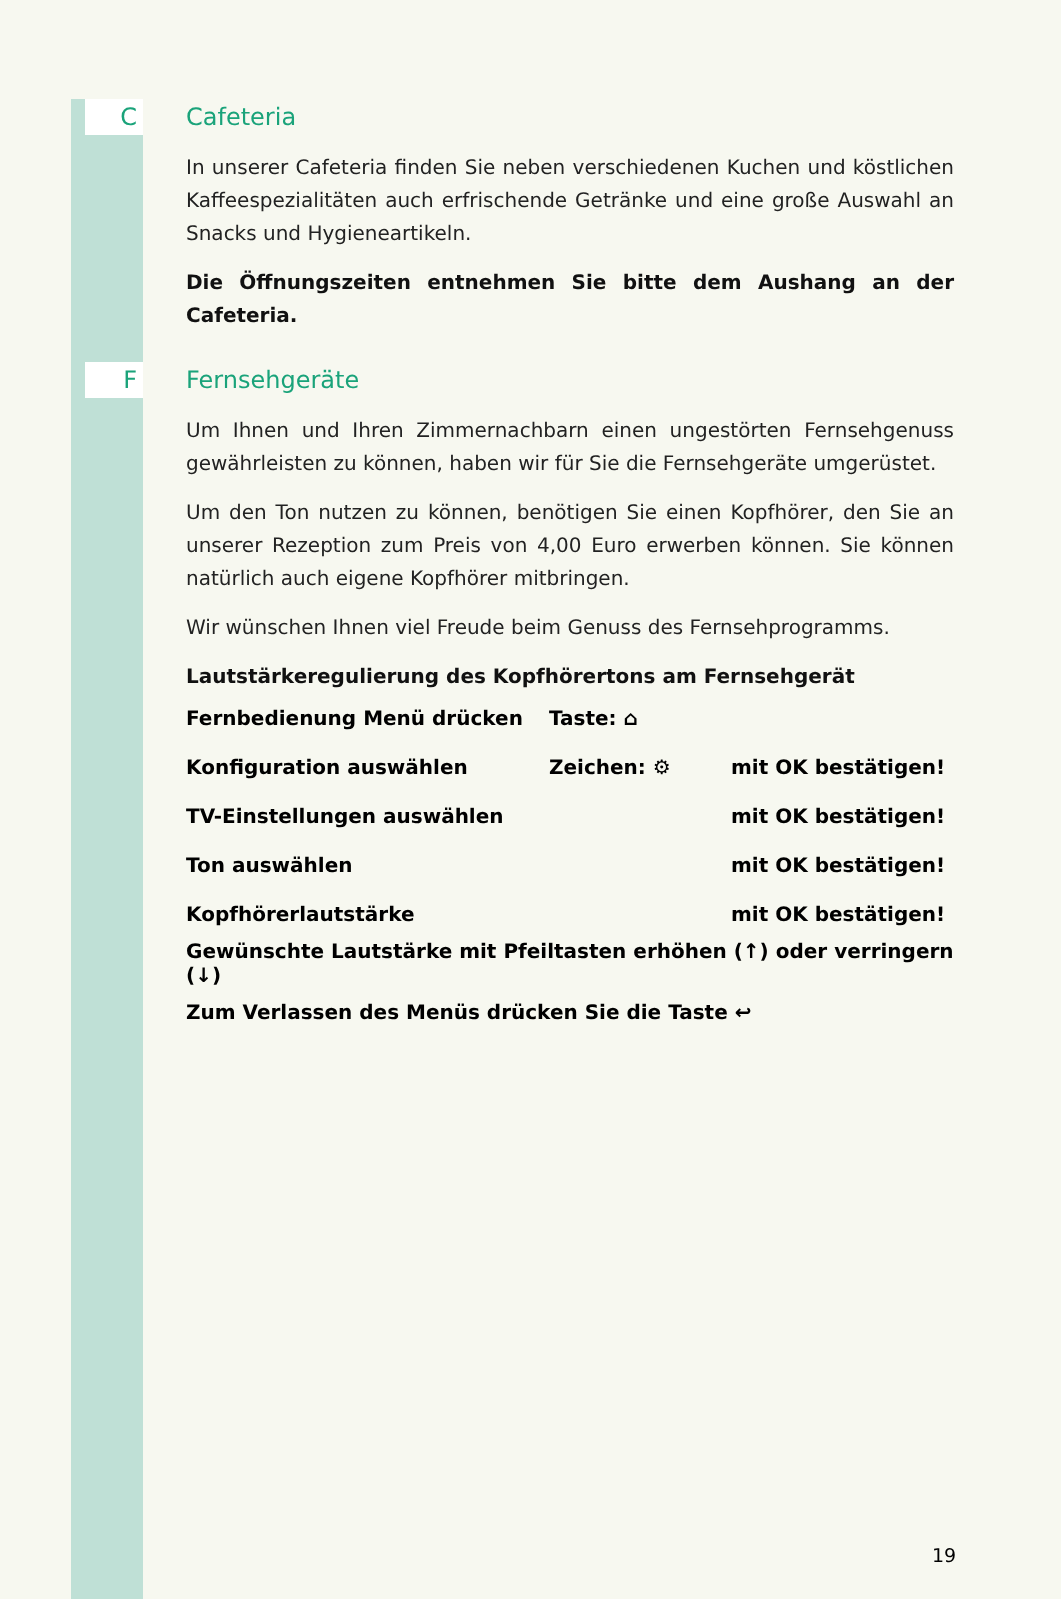C
Cafeteria
In unserer Cafeteria finden Sie neben verschiedenen Kuchen und köstlichen Kaffeespezialitäten auch erfrischende Getränke und eine große Auswahl an Snacks und Hygieneartikeln.
Die Öffnungszeiten entnehmen Sie bitte dem Aushang an der Cafeteria.
F
Fernsehgeräte
Um Ihnen und Ihren Zimmernachbarn einen ungestörten Fernsehgenuss gewährleisten zu können, haben wir für Sie die Fernsehgeräte umgerüstet.
Um den Ton nutzen zu können, benötigen Sie einen Kopfhörer, den Sie an unserer Rezeption zum Preis von 4,00 Euro erwerben können. Sie können natürlich auch eigene Kopfhörer mitbringen.
Wir wünschen Ihnen viel Freude beim Genuss des Fernsehprogramms.
Lautstärkeregulierung des Kopfhörertons am Fernsehgerät
Fernbedienung Menü drücken Taste: ⌂
Konfiguration auswählen Zeichen: ⚙ mit OK bestätigen!
TV-Einstellungen auswählen mit OK bestätigen!
Ton auswählen mit OK bestätigen!
Kopfhörerlautstärke mit OK bestätigen!
Gewünschte Lautstärke mit Pfeiltasten erhöhen (↑) oder verringern (↓)
Zum Verlassen des Menüs drücken Sie die Taste ↩
19